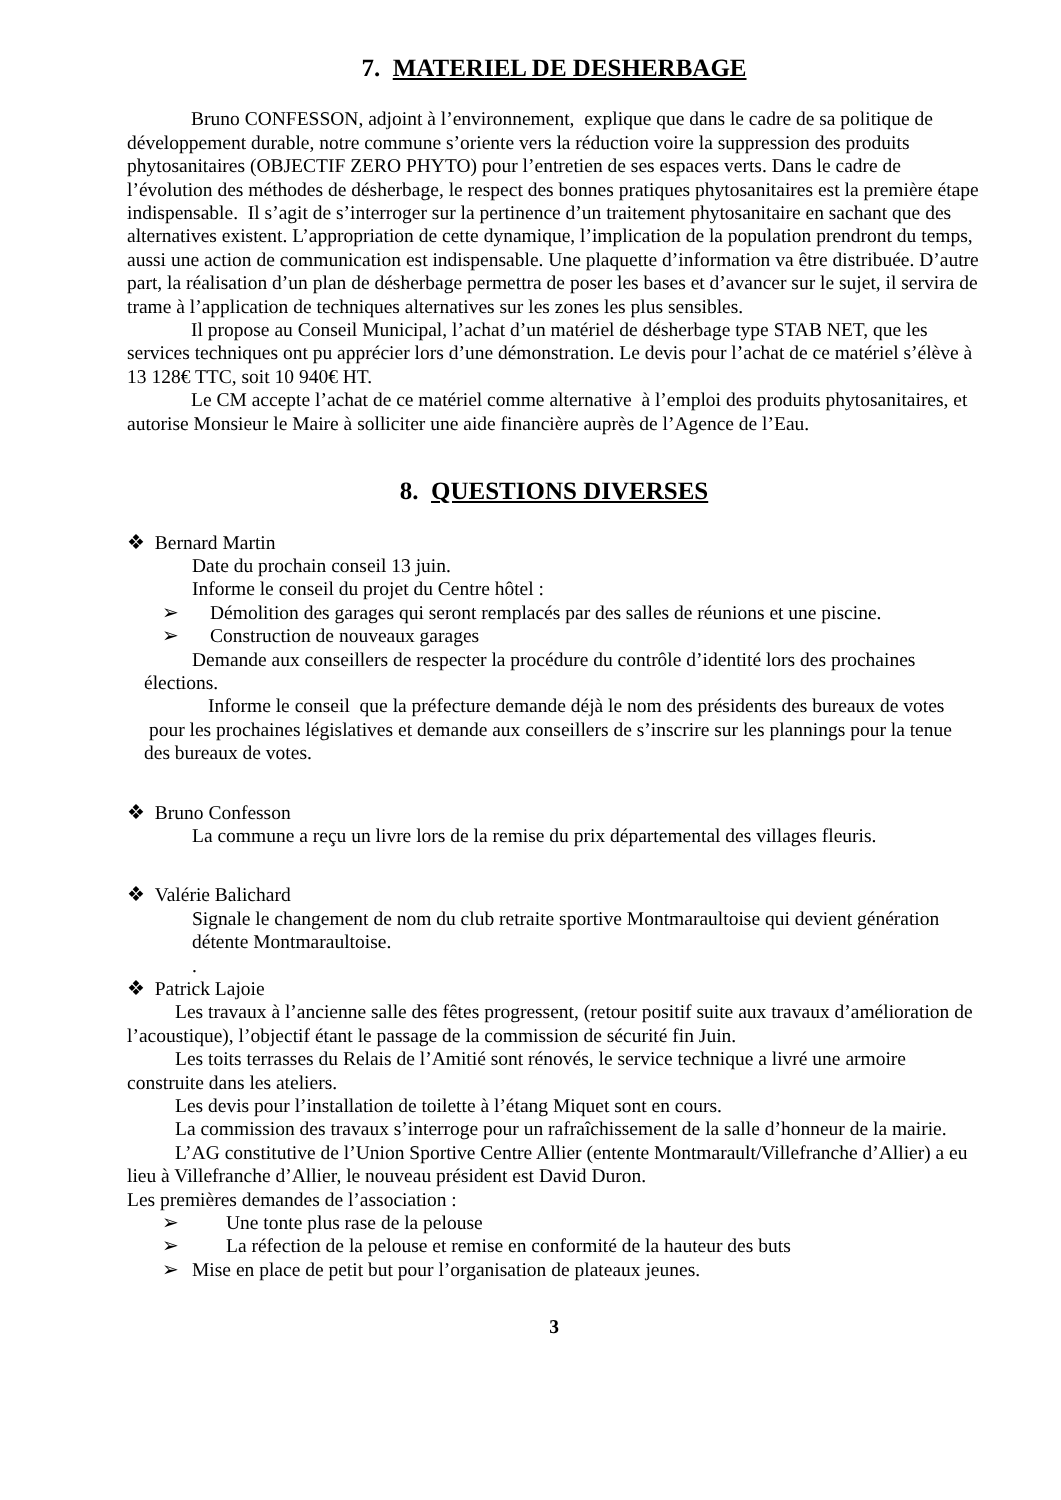7. MATERIEL DE DESHERBAGE
Bruno CONFESSON, adjoint à l’environnement, explique que dans le cadre de sa politique de développement durable, notre commune s’oriente vers la réduction voire la suppression des produits phytosanitaires (OBJECTIF ZERO PHYTO) pour l’entretien de ses espaces verts. Dans le cadre de l’évolution des méthodes de désherbage, le respect des bonnes pratiques phytosanitaires est la première étape indispensable. Il s’agit de s’interroger sur la pertinence d’un traitement phytosanitaire en sachant que des alternatives existent. L’appropriation de cette dynamique, l’implication de la population prendront du temps, aussi une action de communication est indispensable. Une plaquette d’information va être distribuée. D’autre part, la réalisation d’un plan de désherbage permettra de poser les bases et d’avancer sur le sujet, il servira de trame à l’application de techniques alternatives sur les zones les plus sensibles.
Il propose au Conseil Municipal, l’achat d’un matériel de désherbage type STAB NET, que les services techniques ont pu apprécier lors d’une démonstration. Le devis pour l’achat de ce matériel s’élève à 13 128€ TTC, soit 10 940€ HT.
Le CM accepte l’achat de ce matériel comme alternative à l’emploi des produits phytosanitaires, et autorise Monsieur le Maire à solliciter une aide financière auprès de l’Agence de l’Eau.
8. QUESTIONS DIVERSES
❖ Bernard Martin
Date du prochain conseil 13 juin.
Informe le conseil du projet du Centre hôtel :
➢ Démolition des garages qui seront remplacés par des salles de réunions et une piscine.
➢ Construction de nouveaux garages
Demande aux conseillers de respecter la procédure du contrôle d’identité lors des prochaines élections.
Informe le conseil que la préfecture demande déjà le nom des présidents des bureaux de votes pour les prochaines législatives et demande aux conseillers de s’inscrire sur les plannings pour la tenue des bureaux de votes.
❖ Bruno Confesson
La commune a reçu un livre lors de la remise du prix départemental des villages fleuris.
❖ Valérie Balichard
Signale le changement de nom du club retraite sportive Montmaraultoise qui devient génération détente Montmaraultoise.
.
❖ Patrick Lajoie
Les travaux à l’ancienne salle des fêtes progressent, (retour positif suite aux travaux d’amélioration de l’acoustique), l’objectif étant le passage de la commission de sécurité fin Juin.
Les toits terrasses du Relais de l’Amitié sont rénovés, le service technique a livré une armoire construite dans les ateliers.
Les devis pour l’installation de toilette à l’étang Miquet sont en cours.
La commission des travaux s’interroge pour un rafraîchissement de la salle d’honneur de la mairie.
L’AG constitutive de l’Union Sportive Centre Allier (entente Montmarault/Villefranche d’Allier) a eu lieu à Villefranche d’Allier, le nouveau président est David Duron.
Les premières demandes de l’association :
➢ Une tonte plus rase de la pelouse
➢ La réfection de la pelouse et remise en conformité de la hauteur des buts
➢ Mise en place de petit but pour l’organisation de plateaux jeunes.
3